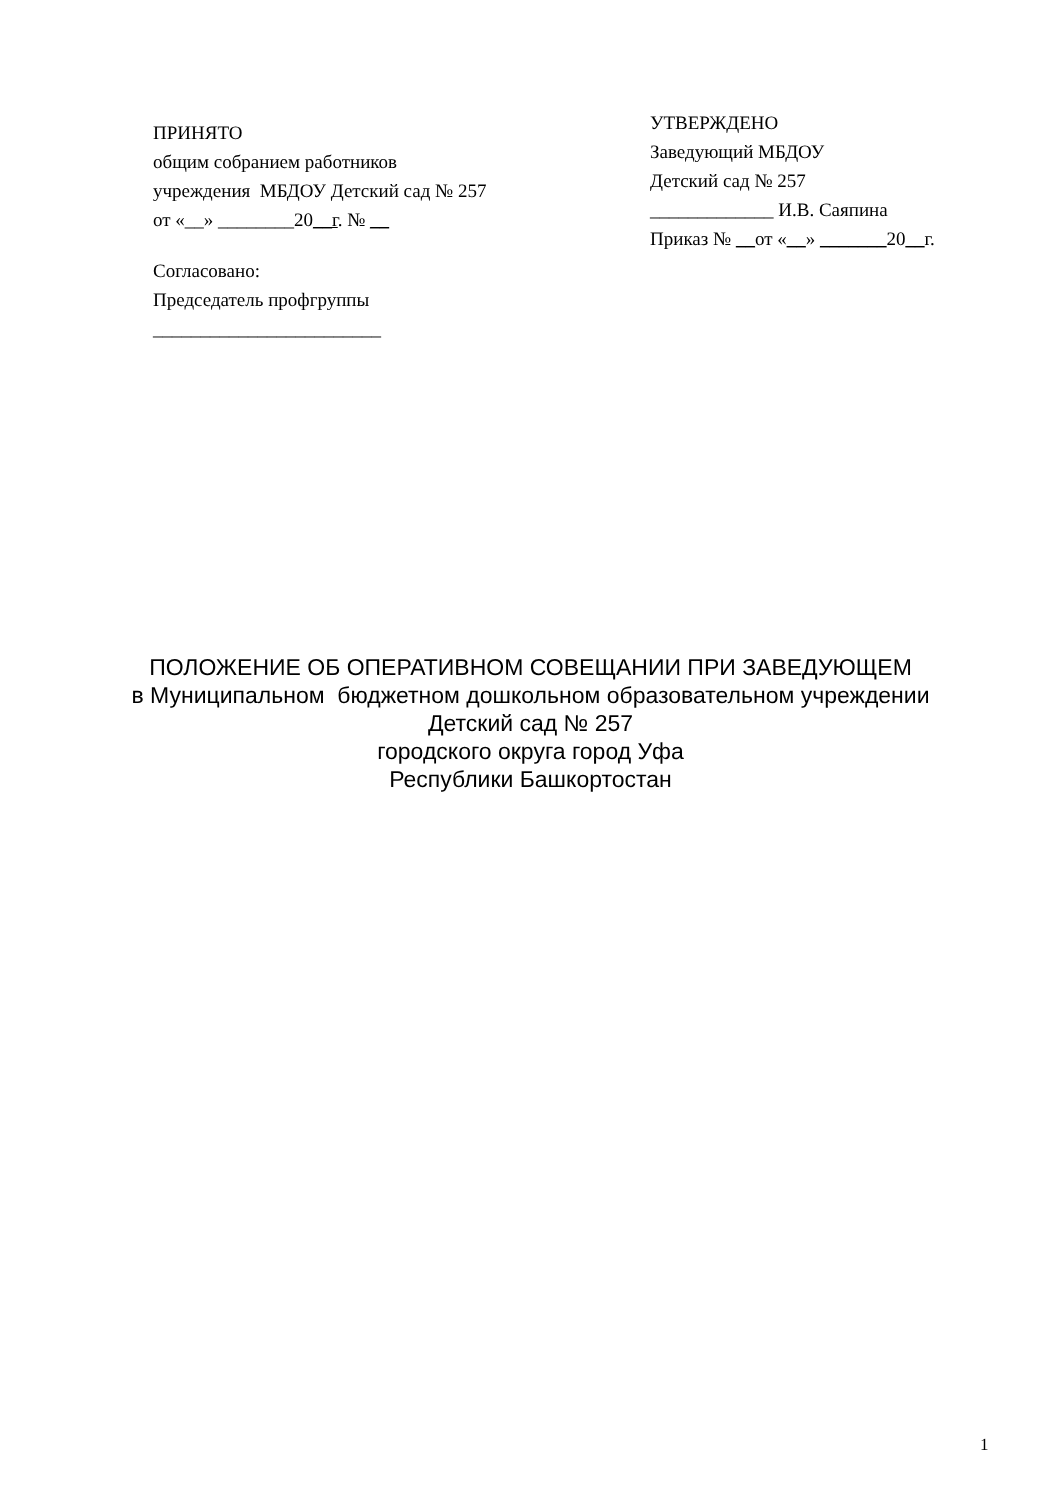ПРИНЯТО
общим собранием работников
учреждения МБДОУ Детский сад № 257
от «__» ________20__г. № __
Согласовано:
Председатель профгруппы
________________________
УТВЕРЖДЕНО
Заведующий МБДОУ
Детский сад № 257
_____________ И.В. Саяпина
Приказ № __от «__» _______20__г.
ПОЛОЖЕНИЕ ОБ ОПЕРАТИВНОМ СОВЕЩАНИИ ПРИ ЗАВЕДУЮЩЕМ
в Муниципальном бюджетном дошкольном образовательном учреждении
Детский сад № 257
городского округа город Уфа
Республики Башкортостан
1